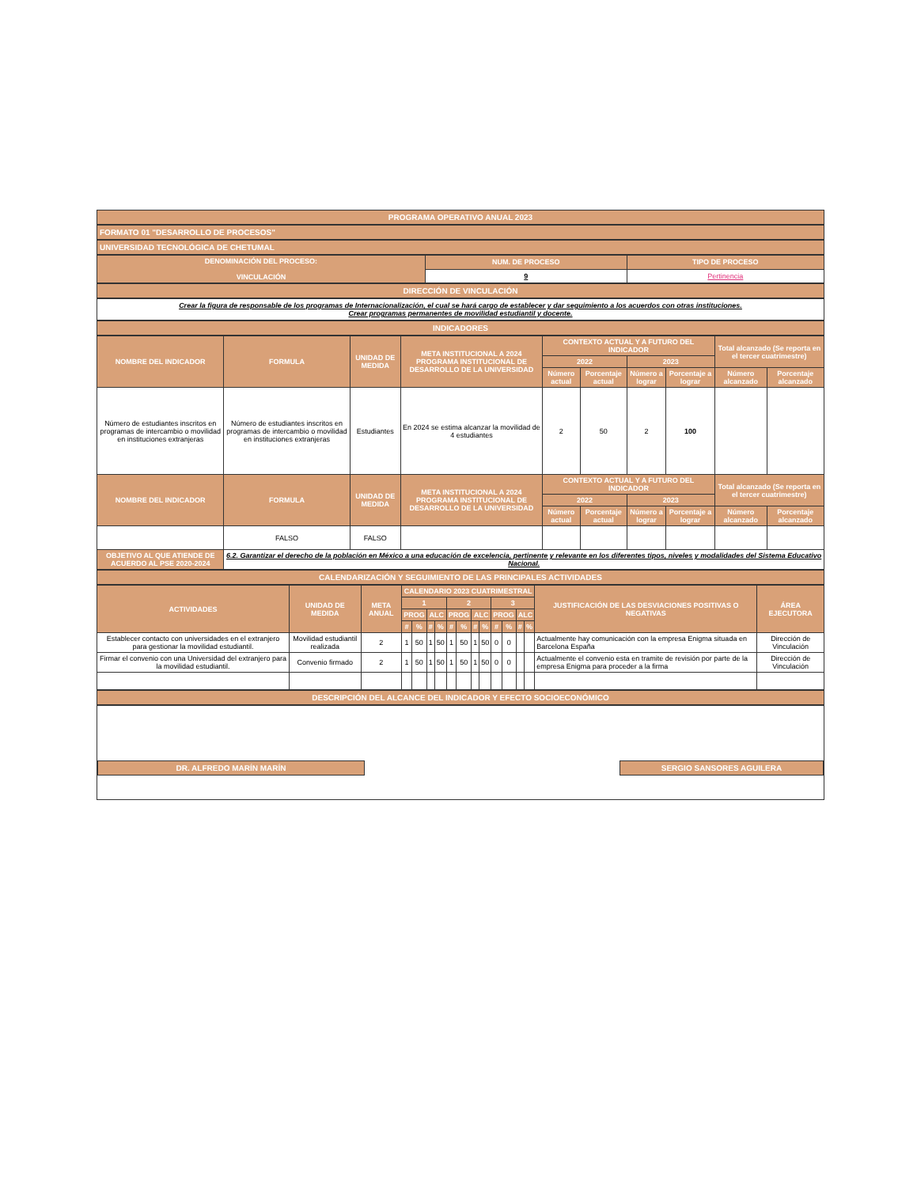PROGRAMA OPERATIVO ANUAL 2023
FORMATO 01 "DESARROLLO DE PROCESOS"
UNIVERSIDAD TECNOLÓGICA DE CHETUMAL
| DENOMINACIÓN DEL PROCESO: VINCULACIÓN | NUM. DE PROCESO | TIPO DE PROCESO |
| --- | --- | --- |
| | 9 | Pertinencia |
DIRECCIÓN DE VINCULACIÓN
Crear la figura de responsable de los programas de Internacionalización, el cual se hará cargo de establecer y dar seguimiento a los acuerdos con otras instituciones.
Crear programas permanentes de movilidad estudiantil y docente.
INDICADORES
| NOMBRE DEL INDICADOR | FORMULA | UNIDAD DE MEDIDA | META INSTITUCIONAL A 2024 PROGRAMA INSTITUCIONAL DE DESARROLLO DE LA UNIVERSIDAD | CONTEXTO ACTUAL Y A FUTURO DEL INDICADOR | | | | Total alcanzado (Se reporta en el tercer cuatrimestre) | |
| --- | --- | --- | --- | --- | --- | --- | --- | --- | --- |
| | | | | 2022 | | 2023 | | | |
| | | | | Número actual | Porcentaje actual | Número a lograr | Porcentaje a lograr | Número alcanzado | Porcentaje alcanzado |
| Número de estudiantes inscritos en programas de intercambio o movilidad en instituciones extranjeras | Número de estudiantes inscritos en programas de intercambio o movilidad en instituciones extranjeras | Estudiantes | En 2024 se estima alcanzar la movilidad de 4 estudiantes | 2 | 50 | 2 | 100 | | |
| NOMBRE DEL INDICADOR | FORMULA | UNIDAD DE MEDIDA | META INSTITUCIONAL A 2024 PROGRAMA INSTITUCIONAL DE DESARROLLO DE LA UNIVERSIDAD | CONTEXTO ACTUAL Y A FUTURO DEL INDICADOR | | | | Total alcanzado (Se reporta en el tercer cuatrimestre) | |
| | | | | 2022 | | 2023 | | | |
| | | | | Número actual | Porcentaje actual | Número a lograr | Porcentaje a lograr | Número alcanzado | Porcentaje alcanzado |
| | FALSO | FALSO | | | | | | | |
| OBJETIVO AL QUE ATIENDE DE ACUERDO AL PSE 2020-2024 | 6.2. Garantizar el derecho de la población en México a una educación de excelencia, pertinente y relevante en los diferentes tipos, niveles y modalidades del Sistema Educativo Nacional. | | | | | | | | |
CALENDARIZACIÓN Y SEGUIMIENTO DE LAS PRINCIPALES ACTIVIDADES
| ACTIVIDADES | UNIDAD DE MEDIDA | META ANUAL | CALENDARIO 2023 CUATRIMESTRAL | | | | | | | | | | | | JUSTIFICACIÓN DE LAS DESVIACIONES POSITIVAS O NEGATIVAS | ÁREA EJECUTORA |
| --- | --- | --- | --- | --- | --- | --- | --- | --- | --- | --- | --- | --- | --- | --- | --- | --- |
| | | | 1 | | | | 2 | | | | 3 | | | | | |
| | | | PROG | | ALC | | PROG | | ALC | | PROG | | ALC | | | |
| | | | # | % | # | % | # | % | # | % | # | % | # | % | | |
| Establecer contacto con universidades en el extranjero para gestionar la movilidad estudiantil. | Movilidad estudiantil realizada | 2 | 1 | 50 | 1 | 50 | 1 | 50 | 1 | 50 | 0 | 0 | | | Actualmente hay comunicación con la empresa Enigma situada en Barcelona España | Dirección de Vinculación |
| Firmar el convenio con una Universidad del extranjero para la movilidad estudiantil. | Convenio firmado | 2 | 1 | 50 | 1 | 50 | 1 | 50 | 1 | 50 | 0 | 0 | | | Actualmente el convenio esta en tramite de revisión por parte de la empresa Enigma para proceder a la firma | Dirección de Vinculación |
DESCRIPCIÓN DEL ALCANCE DEL INDICADOR Y EFECTO SOCIOECONÓMICO
DR. ALFREDO MARÍN MARÍN
SERGIO SANSORES AGUILERA